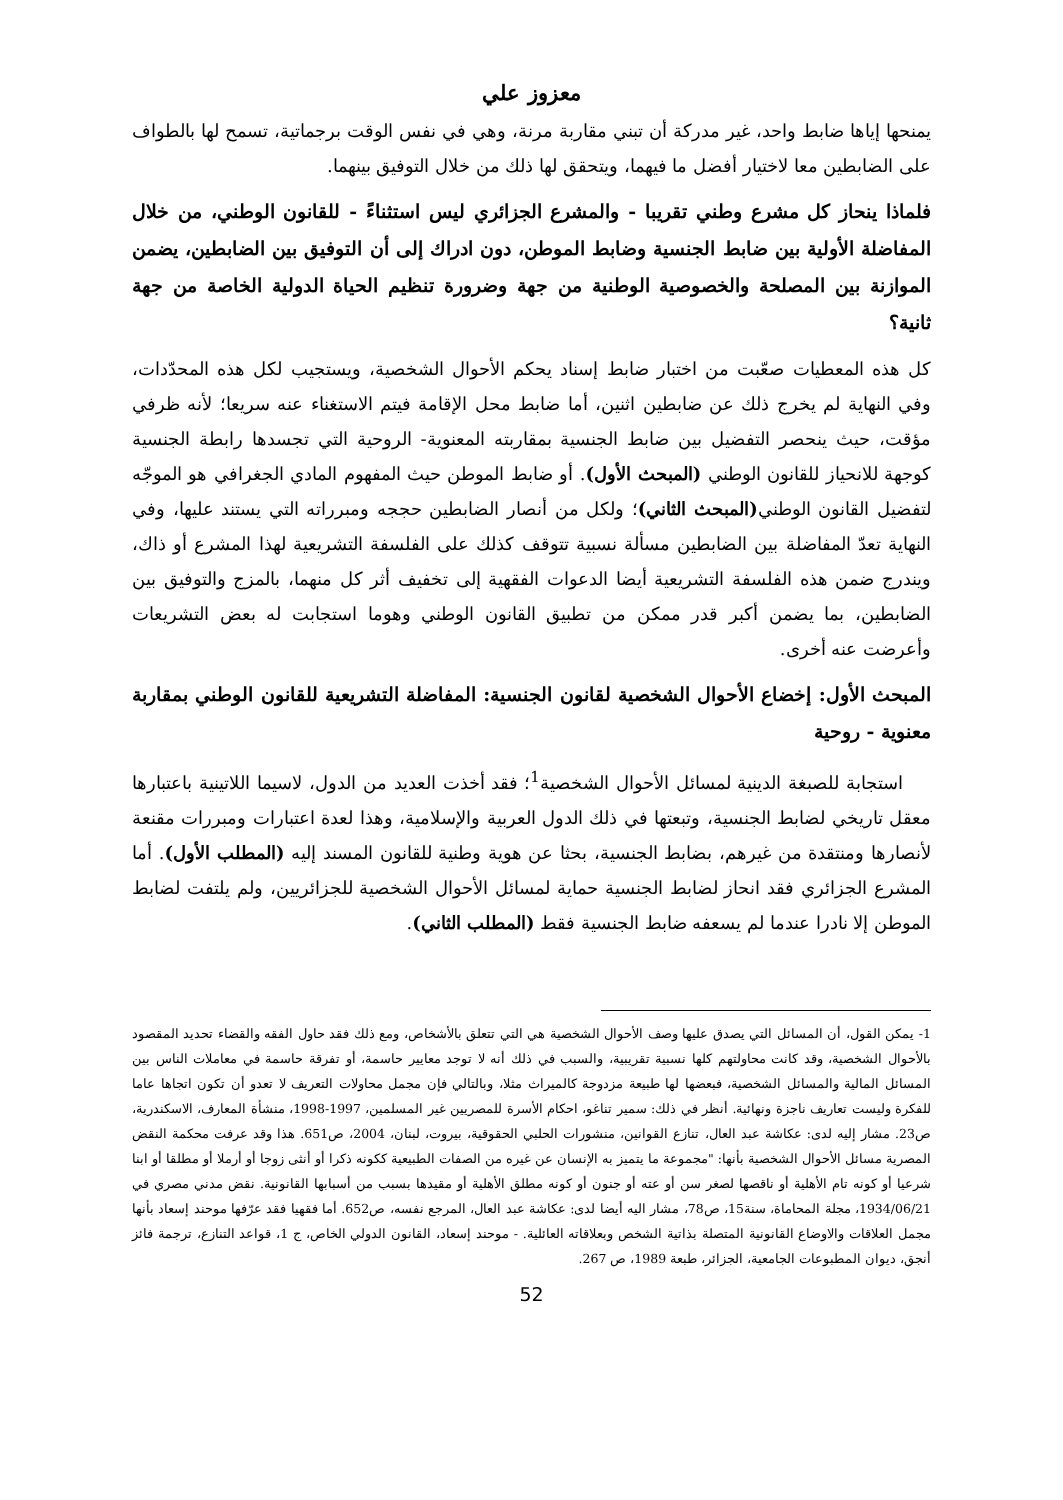معزوز علي
يمنحها إياها ضابط واحد، غير مدركة أن تبني مقاربة مرنة، وهي في نفس الوقت برجماتية، تسمح لها بالطواف على الضابطين معا لاختيار أفضل ما فيهما، ويتحقق لها ذلك من خلال التوفيق بينهما.
فلماذا ينحاز كل مشرع وطني تقريبا - والمشرع الجزائري ليس استثناءً - للقانون الوطني، من خلال المفاضلة الأولية بين ضابط الجنسية وضابط الموطن، دون ادراك إلى أن التوفيق بين الضابطين، يضمن الموازنة بين المصلحة والخصوصية الوطنية من جهة وضرورة تنظيم الحياة الدولية الخاصة من جهة ثانية؟
كل هذه المعطيات صعّبت من اختبار ضابط إسناد يحكم الأحوال الشخصية، ويستجيب لكل هذه المحدّدات، وفي النهاية لم يخرج ذلك عن ضابطين اثنين، أما ضابط محل الإقامة فيتم الاستغناء عنه سريعا؛ لأنه ظرفي مؤقت، حيث ينحصر التفضيل بين ضابط الجنسية بمقاربته المعنوية- الروحية التي تجسدها رابطة الجنسية كوجهة للانحياز للقانون الوطني (المبحث الأول). أو ضابط الموطن حيث المفهوم المادي الجغرافي هو الموجّه لتفضيل القانون الوطني(المبحث الثاني)؛ ولكل من أنصار الضابطين حججه ومبرراته التي يستند عليها، وفي النهاية تعدّ المفاضلة بين الضابطين مسألة نسبية تتوقف كذلك على الفلسفة التشريعية لهذا المشرع أو ذاك، ويندرج ضمن هذه الفلسفة التشريعية أيضا الدعوات الفقهية إلى تخفيف أثر كل منهما، بالمزج والتوفيق بين الضابطين، بما يضمن أكبر قدر ممكن من تطبيق القانون الوطني وهوما استجابت له بعض التشريعات وأعرضت عنه أخرى.
المبحث الأول: إخضاع الأحوال الشخصية لقانون الجنسية: المفاضلة التشريعية للقانون الوطني بمقاربة معنوية - روحية
استجابة للصبغة الدينية لمسائل الأحوال الشخصية<sup>1</sup>؛ فقد أخذت العديد من الدول، لاسيما اللاتينية باعتبارها معقل تاريخي لضابط الجنسية، وتبعتها في ذلك الدول العربية والإسلامية، وهذا لعدة اعتبارات ومبررات مقنعة لأنصارها ومنتقدة من غيرهم، بضابط الجنسية، بحثا عن هوية وطنية للقانون المسند إليه (المطلب الأول). أما المشرع الجزائري فقد انحاز لضابط الجنسية حماية لمسائل الأحوال الشخصية للجزائريين، ولم يلتفت لضابط الموطن إلا نادرا عندما لم يسعفه ضابط الجنسية فقط (المطلب الثاني).
1- يمكن القول، أن المسائل التي يصدق عليها وصف الأحوال الشخصية هي التي تتعلق بالأشخاص، ومع ذلك فقد حاول الفقه والقضاء تحديد المقصود بالأحوال الشخصية، وقد كانت محاولتهم كلها نسبية تقريبية، والسبب في ذلك أنه لا توجد معايير حاسمة، أو تفرقة حاسمة في معاملات الناس بين المسائل المالية والمسائل الشخصية، فبعضها لها طبيعة مزدوجة كالميراث مثلا، وبالتالي فإن مجمل محاولات التعريف لا تعدو أن تكون اتجاها عاما للفكرة وليست تعاريف ناجزة ونهائية. أنظر في ذلك: سمير تناغو، احكام الأسرة للمصريين غير المسلمين، 1997-1998، منشأة المعارف، الاسكندرية، ص23. مشار إليه لدى: عكاشة عبد العال، تنازع القوانين، منشورات الحلبي الحقوقية، بيروت، لبنان، 2004، ص651. هذا وقد عرفت محكمة النقض المصرية مسائل الأحوال الشخصية بأنها: "مجموعة ما يتميز به الإنسان عن غيره من الصفات الطبيعية ككونه ذكرا أو أنثى زوجا أو أرملا أو مطلقا أو ابنا شرعيا أو كونه تام الأهلية أو ناقصها لصغر سن أو عته أو جنون أو كونه مطلق الأهلية أو مقيدها بسبب من أسبابها القانونية. نقض مدني مصري في 1934/06/21، مجلة المحاماة، سنة15، ص78، مشار اليه أيضا لدى: عكاشة عبد العال، المرجع نفسه، ص652. أما فقهيا فقد عرّفها موحند إسعاد بأنها مجمل العلاقات والاوضاع القانونية المتصلة بذاتية الشخص وبعلاقاته العائلية. - موحند إسعاد، القانون الدولي الخاص، ج 1، قواعد التنازع، ترجمة فائز أنجق، ديوان المطبوعات الجامعية، الجزائر، طبعة 1989، ص 267.
52